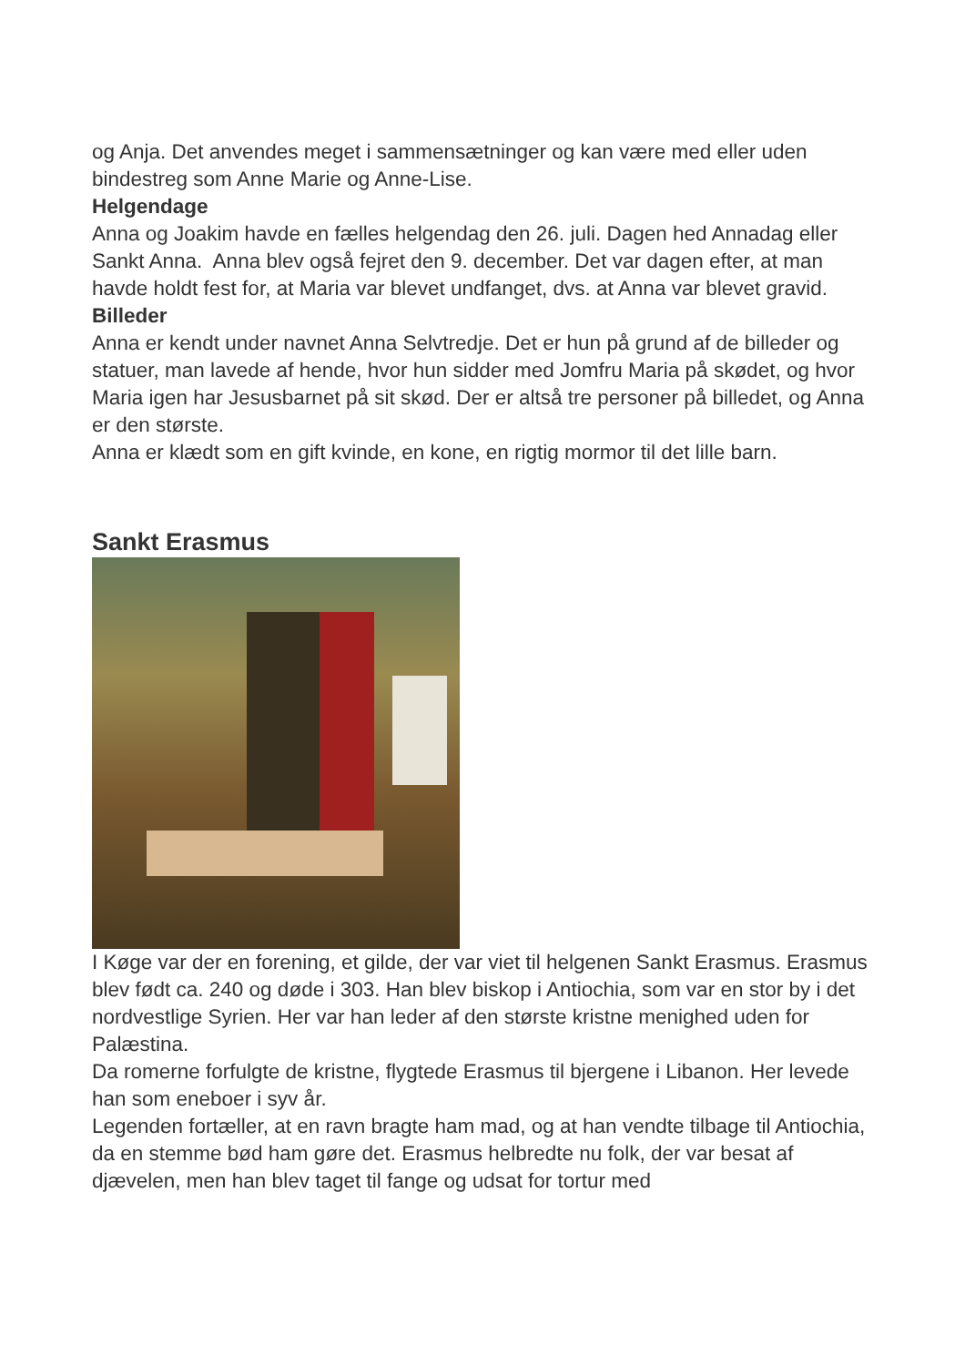og Anja. Det anvendes meget i sammensætninger og kan være med eller uden bindestreg som Anne Marie og Anne-Lise.
Helgendage
Anna og Joakim havde en fælles helgendag den 26. juli. Dagen hed Annadag eller Sankt Anna. Anna blev også fejret den 9. december. Det var dagen efter, at man havde holdt fest for, at Maria var blevet undfanget, dvs. at Anna var blevet gravid.
Billeder
Anna er kendt under navnet Anna Selvtredje. Det er hun på grund af de billeder og statuer, man lavede af hende, hvor hun sidder med Jomfru Maria på skødet, og hvor Maria igen har Jesusbarnet på sit skød. Der er altså tre personer på billedet, og Anna er den største.
Anna er klædt som en gift kvinde, en kone, en rigtig mormor til det lille barn.
Sankt Erasmus
I Køge var der en forening, et gilde, der var viet til helgenen Sankt Erasmus. Erasmus blev født ca. 240 og døde i 303. Han blev biskop i Antiochia, som var en stor by i det nordvestlige Syrien. Her var han leder af den største kristne menighed uden for Palæstina.
Da romerne forfulgte de kristne, flygtede Erasmus til bjergene i Libanon. Her levede han som eneboer i syv år.
Legenden fortæller, at en ravn bragte ham mad, og at han vendte tilbage til Antiochia, da en stemme bød ham gøre det. Erasmus helbredte nu folk, der var besat af djævelen, men han blev taget til fange og udsat for tortur med